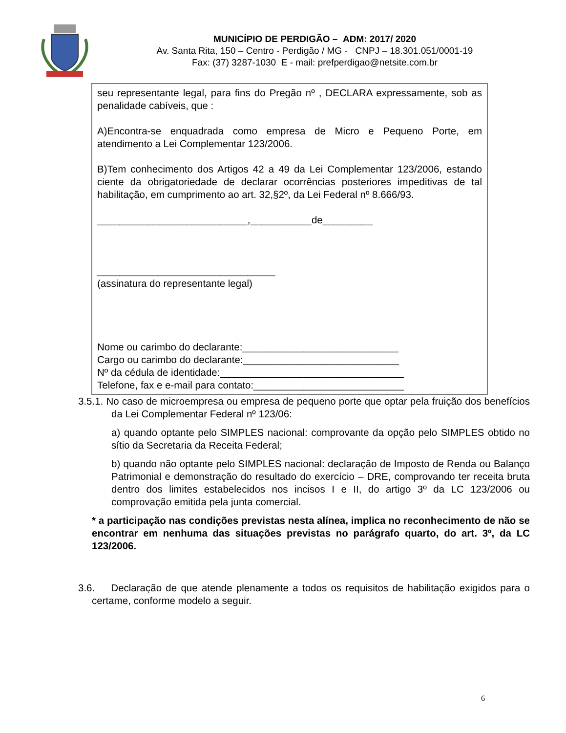MUNICÍPIO DE PERDIGÃO – ADM: 2017/ 2020
Av. Santa Rita, 150 – Centro - Perdigão / MG - CNPJ – 18.301.051/0001-19
Fax: (37) 3287-1030 E - mail: prefperdigao@netsite.com.br
seu representante legal, para fins do Pregão nº , DECLARA expressamente, sob as penalidade cabíveis, que :
A)Encontra-se enquadrada como empresa de Micro e Pequeno Porte, em atendimento a Lei Complementar 123/2006.
B)Tem conhecimento dos Artigos 42 a 49 da Lei Complementar 123/2006, estando ciente da obrigatoriedade de declarar ocorrências posteriores impeditivas de tal habilitação, em cumprimento ao art. 32,§2º, da Lei Federal nº 8.666/93.
___________________________,___________de_________
________________________________
(assinatura do representante legal)
Nome ou carimbo do declarante:____________________________
Cargo ou carimbo do declarante:____________________________
Nº da cédula de identidade:_________________________________
Telefone, fax e e-mail para contato:___________________________
3.5.1. No caso de microempresa ou empresa de pequeno porte que optar pela fruição dos benefícios da Lei Complementar Federal nº 123/06:
a) quando optante pelo SIMPLES nacional: comprovante da opção pelo SIMPLES obtido no sítio da Secretaria da Receita Federal;
b) quando não optante pelo SIMPLES nacional: declaração de Imposto de Renda ou Balanço Patrimonial e demonstração do resultado do exercício – DRE, comprovando ter receita bruta dentro dos limites estabelecidos nos incisos I e II, do artigo 3º da LC 123/2006 ou comprovação emitida pela junta comercial.
* a participação nas condições previstas nesta alínea, implica no reconhecimento de não se encontrar em nenhuma das situações previstas no parágrafo quarto, do art. 3º, da LC 123/2006.
3.6. Declaração de que atende plenamente a todos os requisitos de habilitação exigidos para o certame, conforme modelo a seguir.
6